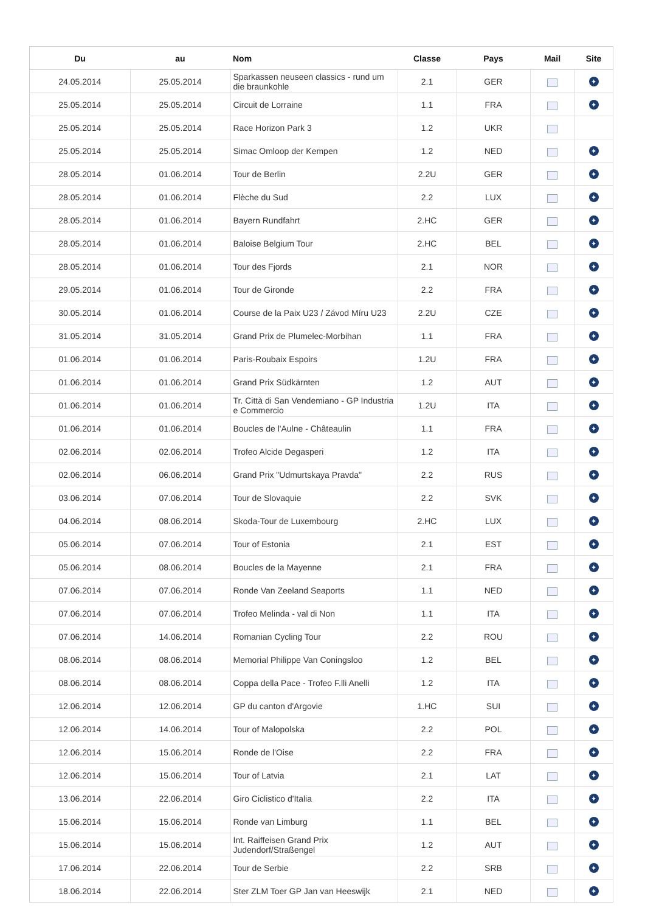| Du | au | Nom | Classe | Pays | Mail | Site |
| --- | --- | --- | --- | --- | --- | --- |
| 24.05.2014 | 25.05.2014 | Sparkassen neuseen classics - rund um die braunkohle | 2.1 | GER | m | ✦ |
| 25.05.2014 | 25.05.2014 | Circuit de Lorraine | 1.1 | FRA | m | ✦ |
| 25.05.2014 | 25.05.2014 | Race Horizon Park 3 | 1.2 | UKR | m | |
| 25.05.2014 | 25.05.2014 | Simac Omloop der Kempen | 1.2 | NED | m | ✦ |
| 28.05.2014 | 01.06.2014 | Tour de Berlin | 2.2U | GER | m | ✦ |
| 28.05.2014 | 01.06.2014 | Flèche du Sud | 2.2 | LUX | m | ✦ |
| 28.05.2014 | 01.06.2014 | Bayern Rundfahrt | 2.HC | GER | m | ✦ |
| 28.05.2014 | 01.06.2014 | Baloise Belgium Tour | 2.HC | BEL | m | ✦ |
| 28.05.2014 | 01.06.2014 | Tour des Fjords | 2.1 | NOR | m | ✦ |
| 29.05.2014 | 01.06.2014 | Tour de Gironde | 2.2 | FRA | m | ✦ |
| 30.05.2014 | 01.06.2014 | Course de la Paix U23 / Závod Míru U23 | 2.2U | CZE | m | ✦ |
| 31.05.2014 | 31.05.2014 | Grand Prix de Plumelec-Morbihan | 1.1 | FRA | m | ✦ |
| 01.06.2014 | 01.06.2014 | Paris-Roubaix Espoirs | 1.2U | FRA | m | ✦ |
| 01.06.2014 | 01.06.2014 | Grand Prix Südkärnten | 1.2 | AUT | m | ✦ |
| 01.06.2014 | 01.06.2014 | Tr. Città di San Vendemiano - GP Industria e Commercio | 1.2U | ITA | m | ✦ |
| 01.06.2014 | 01.06.2014 | Boucles de l'Aulne - Châteaulin | 1.1 | FRA | m | ✦ |
| 02.06.2014 | 02.06.2014 | Trofeo Alcide Degasperi | 1.2 | ITA | m | ✦ |
| 02.06.2014 | 06.06.2014 | Grand Prix "Udmurtskaya Pravda" | 2.2 | RUS | m | ✦ |
| 03.06.2014 | 07.06.2014 | Tour de Slovaquie | 2.2 | SVK | m | ✦ |
| 04.06.2014 | 08.06.2014 | Skoda-Tour de Luxembourg | 2.HC | LUX | m | ✦ |
| 05.06.2014 | 07.06.2014 | Tour of Estonia | 2.1 | EST | m | ✦ |
| 05.06.2014 | 08.06.2014 | Boucles de la Mayenne | 2.1 | FRA | m | ✦ |
| 07.06.2014 | 07.06.2014 | Ronde Van Zeeland Seaports | 1.1 | NED | m | ✦ |
| 07.06.2014 | 07.06.2014 | Trofeo Melinda - val di Non | 1.1 | ITA | m | ✦ |
| 07.06.2014 | 14.06.2014 | Romanian Cycling Tour | 2.2 | ROU | m | ✦ |
| 08.06.2014 | 08.06.2014 | Memorial Philippe Van Coningsloo | 1.2 | BEL | m | ✦ |
| 08.06.2014 | 08.06.2014 | Coppa della Pace - Trofeo F.lli Anelli | 1.2 | ITA | m | ✦ |
| 12.06.2014 | 12.06.2014 | GP du canton d'Argovie | 1.HC | SUI | m | ✦ |
| 12.06.2014 | 14.06.2014 | Tour of Malopolska | 2.2 | POL | m | ✦ |
| 12.06.2014 | 15.06.2014 | Ronde de l'Oise | 2.2 | FRA | m | ✦ |
| 12.06.2014 | 15.06.2014 | Tour of Latvia | 2.1 | LAT | m | ✦ |
| 13.06.2014 | 22.06.2014 | Giro Ciclistico d'Italia | 2.2 | ITA | m | ✦ |
| 15.06.2014 | 15.06.2014 | Ronde van Limburg | 1.1 | BEL | m | ✦ |
| 15.06.2014 | 15.06.2014 | Int. Raiffeisen Grand Prix Judendorf/Straßengel | 1.2 | AUT | m | ✦ |
| 17.06.2014 | 22.06.2014 | Tour de Serbie | 2.2 | SRB | m | ✦ |
| 18.06.2014 | 22.06.2014 | Ster ZLM Toer GP Jan van Heeswijk | 2.1 | NED | m | ✦ |